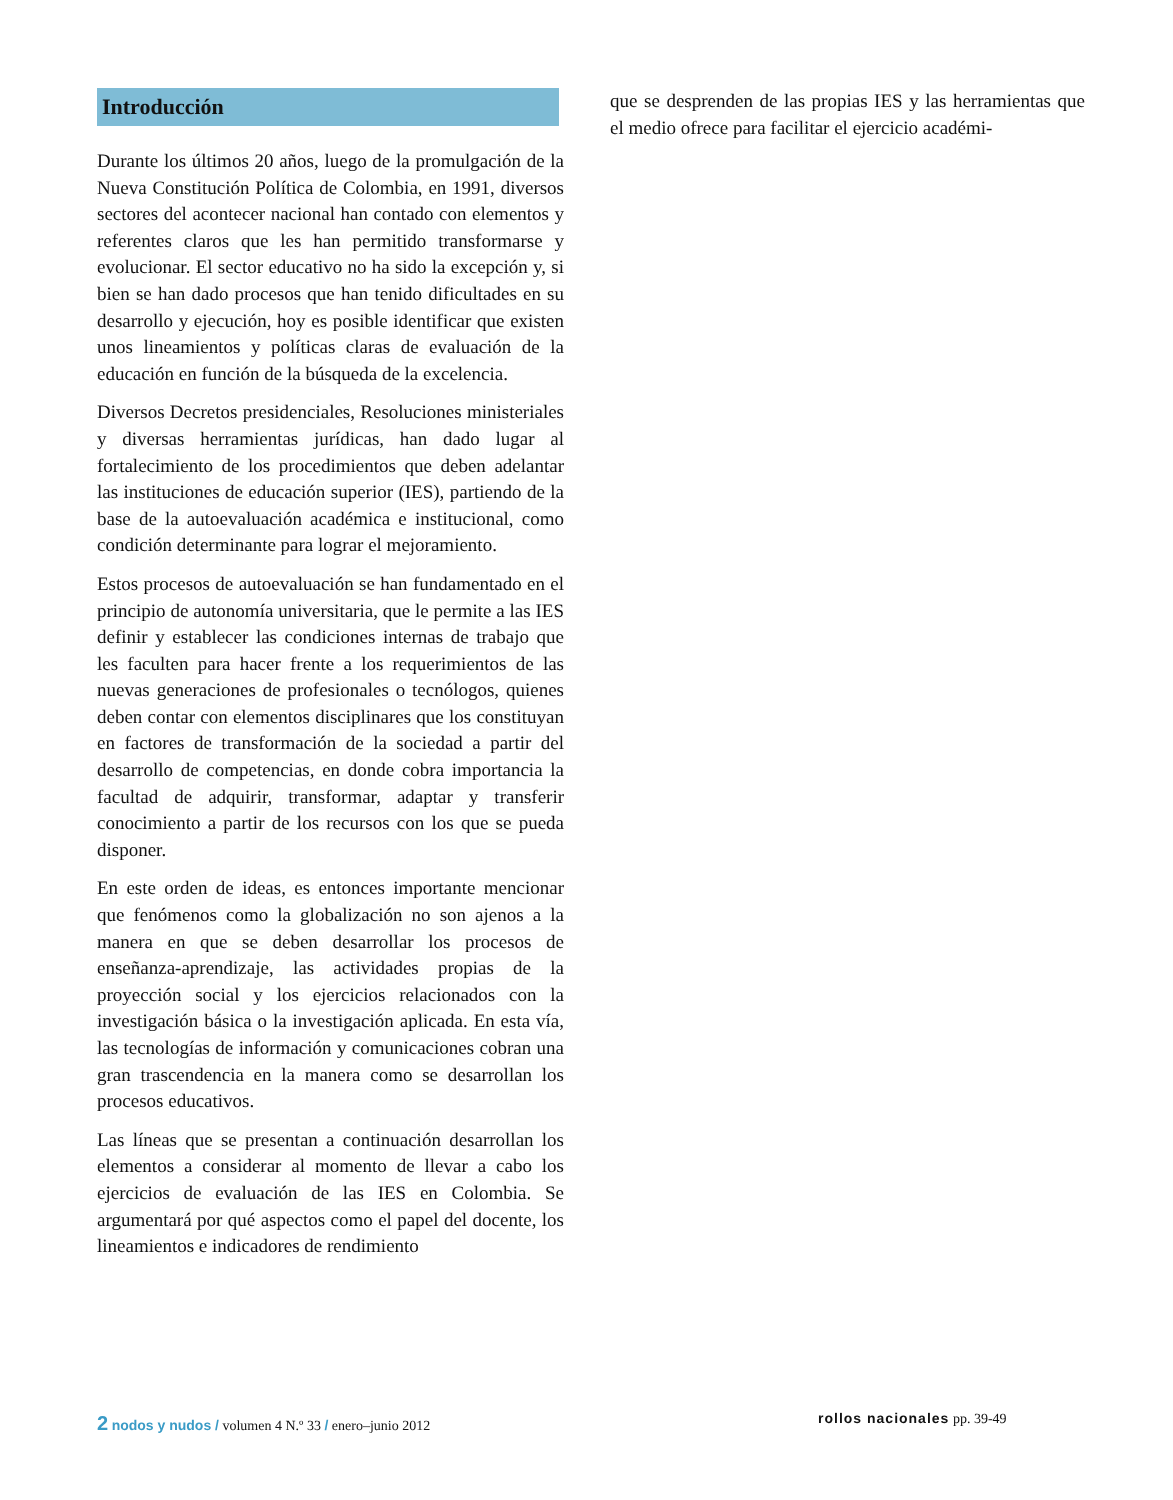Introducción
Durante los últimos 20 años, luego de la promulgación de la Nueva Constitución Política de Colombia, en 1991, diversos sectores del acontecer nacional han contado con elementos y referentes claros que les han permitido transformarse y evolucionar. El sector educativo no ha sido la excepción y, si bien se han dado procesos que han tenido dificultades en su desarrollo y ejecución, hoy es posible identificar que existen unos lineamientos y políticas claras de evaluación de la educación en función de la búsqueda de la excelencia.
Diversos Decretos presidenciales, Resoluciones ministeriales y diversas herramientas jurídicas, han dado lugar al fortalecimiento de los procedimientos que deben adelantar las instituciones de educación superior (IES), partiendo de la base de la autoevaluación académica e institucional, como condición determinante para lograr el mejoramiento.
Estos procesos de autoevaluación se han fundamentado en el principio de autonomía universitaria, que le permite a las IES definir y establecer las condiciones internas de trabajo que les faculten para hacer frente a los requerimientos de las nuevas generaciones de profesionales o tecnólogos, quienes deben contar con elementos disciplinares que los constituyan en factores de transformación de la sociedad a partir del desarrollo de competencias, en donde cobra importancia la facultad de adquirir, transformar, adaptar y transferir conocimiento a partir de los recursos con los que se pueda disponer.
En este orden de ideas, es entonces importante mencionar que fenómenos como la globalización no son ajenos a la manera en que se deben desarrollar los procesos de enseñanza-aprendizaje, las actividades propias de la proyección social y los ejercicios relacionados con la investigación básica o la investigación aplicada. En esta vía, las tecnologías de información y comunicaciones cobran una gran trascendencia en la manera como se desarrollan los procesos educativos.
Las líneas que se presentan a continuación desarrollan los elementos a considerar al momento de llevar a cabo los ejercicios de evaluación de las IES en Colombia. Se argumentará por qué aspectos como el papel del docente, los lineamientos e indicadores de rendimiento
que se desprenden de las propias IES y las herramientas que el medio ofrece para facilitar el ejercicio académi-
2 nodos y nudos / volumen 4 N.º 33 / enero–junio 2012
rollos nacionales pp. 39-49